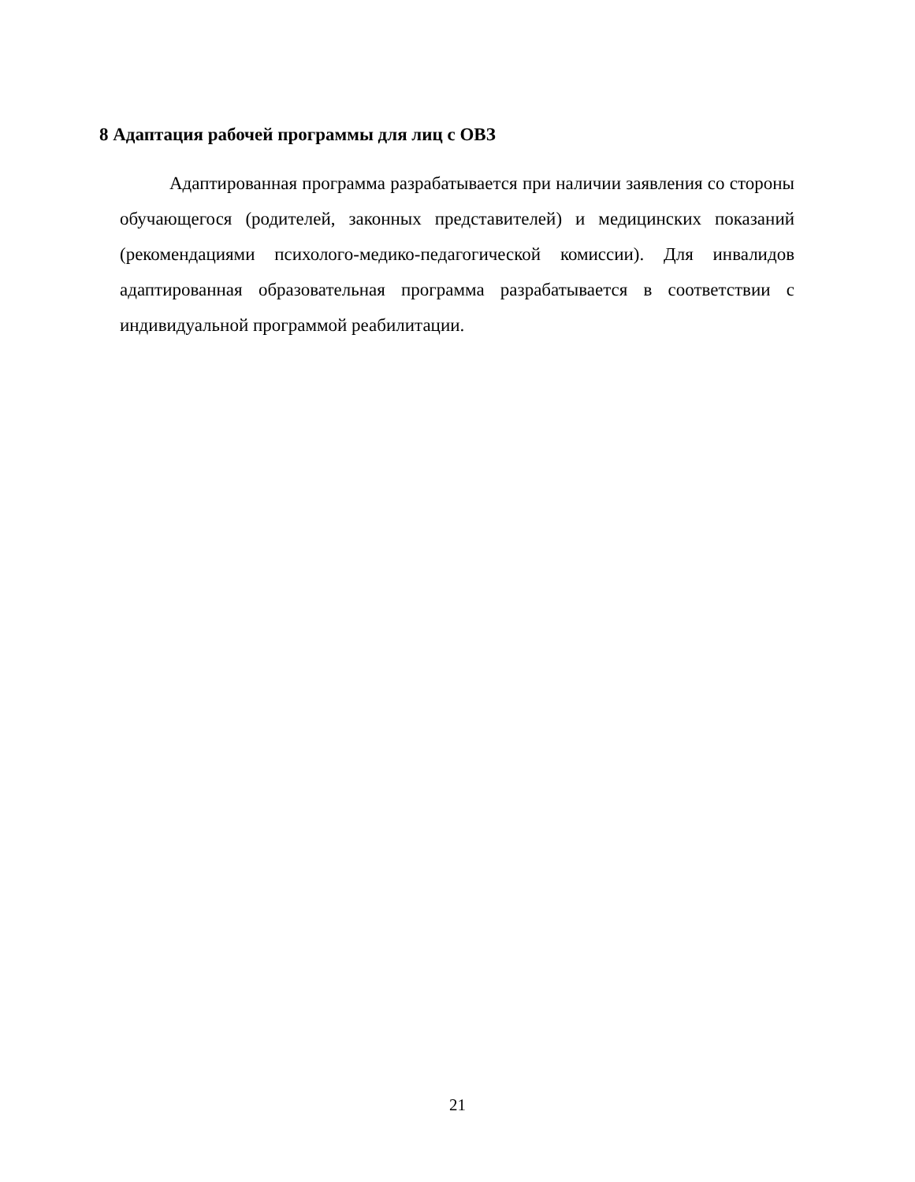8 Адаптация рабочей программы для лиц с ОВЗ
Адаптированная программа разрабатывается при наличии заявления со стороны обучающегося (родителей, законных представителей) и медицинских показаний (рекомендациями психолого-медико-педагогической комиссии). Для инвалидов адаптированная образовательная программа разрабатывается в соответствии с индивидуальной программой реабилитации.
21